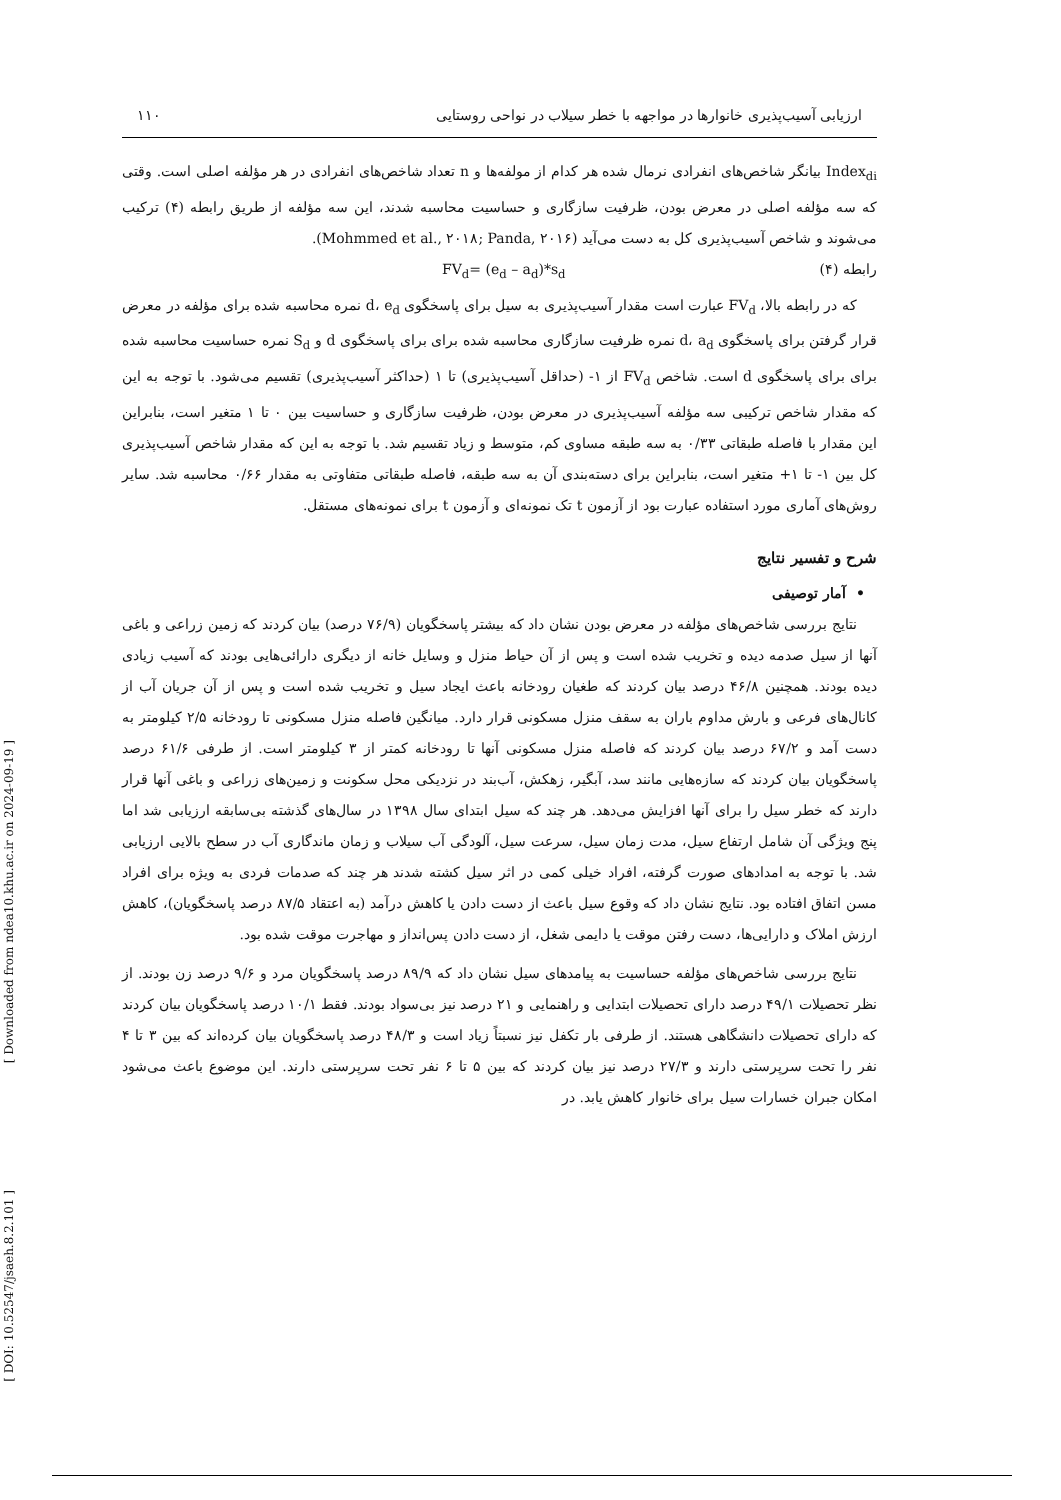[ Downloaded from ndea10.khu.ac.ir on 2024-09-19 ]
[ DOI: 10.52547/jsaeh.8.2.101 ]
ارزیابی آسیب‌پذیری خانوارها در مواجهه با خطر سیلاب در نواحی روستایی ۱۱۰
Index<sub>di</sub> بیانگر شاخص‌های انفرادی نرمال شده هر کدام از مولفه‌ها و n تعداد شاخص‌های انفرادی در هر مؤلفه اصلی است. وقتی که سه مؤلفه اصلی در معرض بودن، ظرفیت سازگاری و حساسیت محاسبه شدند، این سه مؤلفه از طریق رابطه (۴) ترکیب می‌شوند و شاخص آسیب‌پذیری کل به دست می‌آید (Mohmmed et al., ۲۰۱۸; Panda, ۲۰۱۶).
رابطه (۴) FV<sub>d</sub>= (e<sub>d</sub> – a<sub>d</sub>)*s<sub>d</sub>
که در رابطه بالا، FV<sub>d</sub> عبارت است مقدار آسیب‌پذیری به سیل برای پاسخگوی d، e<sub>d</sub> نمره محاسبه شده برای مؤلفه در معرض قرار گرفتن برای پاسخگوی d، a<sub>d</sub> نمره ظرفیت سازگاری محاسبه شده برای برای پاسخگوی d و S<sub>d</sub> نمره حساسیت محاسبه شده برای برای پاسخگوی d است. شاخص FV<sub>d</sub> از ۱- (حداقل آسیب‌پذیری) تا ۱ (حداکثر آسیب‌پذیری) تقسیم می‌شود. با توجه به این که مقدار شاخص ترکیبی سه مؤلفه آسیب‌پذیری در معرض بودن، ظرفیت سازگاری و حساسیت بین ۰ تا ۱ متغیر است، بنابراین این مقدار با فاصله طبقاتی ۰/۳۳ به سه طبقه مساوی کم، متوسط و زیاد تقسیم شد. با توجه به این که مقدار شاخص آسیب‌پذیری کل بین ۱- تا ۱+ متغیر است، بنابراین برای دسته‌بندی آن به سه طبقه، فاصله طبقاتی متفاوتی به مقدار ۰/۶۶ محاسبه شد. سایر روش‌های آماری مورد استفاده عبارت بود از آزمون t تک نمونه‌ای و آزمون t برای نمونه‌های مستقل.
شرح و تفسیر نتایج
• آمار توصیفی
نتایج بررسی شاخص‌های مؤلفه در معرض بودن نشان داد که بیشتر پاسخگویان (۷۶/۹ درصد) بیان کردند که زمین زراعی و باغی آنها از سیل صدمه دیده و تخریب شده است و پس از آن حیاط منزل و وسایل خانه از دیگری دارائی‌هایی بودند که آسیب زیادی دیده بودند. همچنین ۴۶/۸ درصد بیان کردند که طغیان رودخانه باعث ایجاد سیل و تخریب شده است و پس از آن جریان آب از کانال‌های فرعی و بارش مداوم باران به سقف منزل مسکونی قرار دارد. میانگین فاصله منزل مسکونی تا رودخانه ۲/۵ کیلومتر به دست آمد و ۶۷/۲ درصد بیان کردند که فاصله منزل مسکونی آنها تا رودخانه کمتر از ۳ کیلومتر است. از طرفی ۶۱/۶ درصد پاسخگویان بیان کردند که سازه‌هایی مانند سد، آبگیر، زهکش، آب‌بند در نزدیکی محل سکونت و زمین‌های زراعی و باغی آنها قرار دارند که خطر سیل را برای آنها افزایش می‌دهد. هر چند که سیل ابتدای سال ۱۳۹۸ در سال‌های گذشته بی‌سابقه ارزیابی شد اما پنج ویژگی آن شامل ارتفاع سیل، مدت زمان سیل، سرعت سیل، آلودگی آب سیلاب و زمان ماندگاری آب در سطح بالایی ارزیابی شد. با توجه به امدادهای صورت گرفته، افراد خیلی کمی در اثر سیل کشته شدند هر چند که صدمات فردی به ویژه برای افراد مسن اتفاق افتاده بود. نتایج نشان داد که وقوع سیل باعث از دست دادن یا کاهش درآمد (به اعتقاد ۸۷/۵ درصد پاسخگویان)، کاهش ارزش املاک و دارایی‌ها، دست رفتن موقت یا دایمی شغل، از دست دادن پس‌انداز و مهاجرت موقت شده بود.
نتایج بررسی شاخص‌های مؤلفه حساسیت به پیامدهای سیل نشان داد که ۸۹/۹ درصد پاسخگویان مرد و ۹/۶ درصد زن بودند. از نظر تحصیلات ۴۹/۱ درصد دارای تحصیلات ابتدایی و راهنمایی و ۲۱ درصد نیز بی‌سواد بودند. فقط ۱۰/۱ درصد پاسخگویان بیان کردند که دارای تحصیلات دانشگاهی هستند. از طرفی بار تکفل نیز نسبتاً زیاد است و ۴۸/۳ درصد پاسخگویان بیان کرده‌اند که بین ۳ تا ۴ نفر را تحت سرپرستی دارند و ۲۷/۳ درصد نیز بیان کردند که بین ۵ تا ۶ نفر تحت سرپرستی دارند. این موضوع باعث می‌شود امکان جبران خسارات سیل برای خانوار کاهش یابد. در